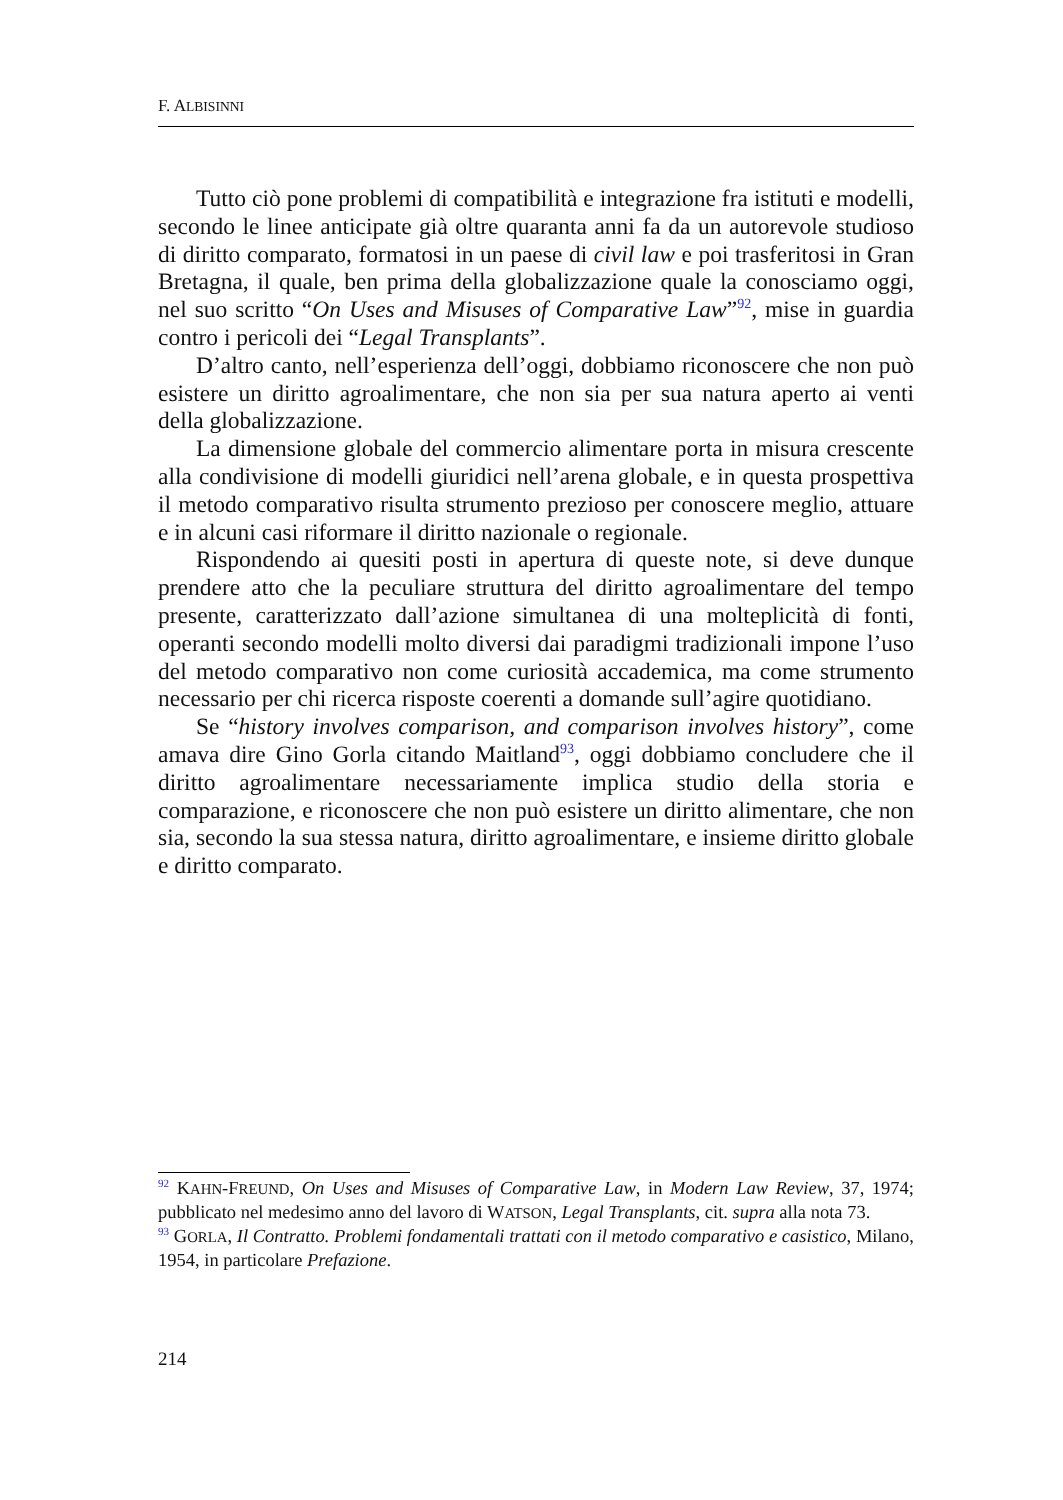F. ALBISINNI
Tutto ciò pone problemi di compatibilità e integrazione fra istituti e modelli, secondo le linee anticipate già oltre quaranta anni fa da un autorevole studioso di diritto comparato, formatosi in un paese di civil law e poi trasferitosi in Gran Bretagna, il quale, ben prima della globalizzazione quale la conosciamo oggi, nel suo scritto “On Uses and Misuses of Comparative Law”<sup>92</sup>, mise in guardia contro i pericoli dei “Legal Transplants”.
D’altro canto, nell’esperienza dell’oggi, dobbiamo riconoscere che non può esistere un diritto agroalimentare, che non sia per sua natura aperto ai venti della globalizzazione.
La dimensione globale del commercio alimentare porta in misura crescente alla condivisione di modelli giuridici nell’arena globale, e in questa prospettiva il metodo comparativo risulta strumento prezioso per conoscere meglio, attuare e in alcuni casi riformare il diritto nazionale o regionale.
Rispondendo ai quesiti posti in apertura di queste note, si deve dunque prendere atto che la peculiare struttura del diritto agroalimentare del tempo presente, caratterizzato dall’azione simultanea di una molteplicità di fonti, operanti secondo modelli molto diversi dai paradigmi tradizionali impone l’uso del metodo comparativo non come curiosità accademica, ma come strumento necessario per chi ricerca risposte coerenti a domande sull’agire quotidiano.
Se “history involves comparison, and comparison involves history”, come amava dire Gino Gorla citando Maitland<sup>93</sup>, oggi dobbiamo concludere che il diritto agroalimentare necessariamente implica studio della storia e comparazione, e riconoscere che non può esistere un diritto alimentare, che non sia, secondo la sua stessa natura, diritto agroalimentare, e insieme diritto globale e diritto comparato.
<sup>92</sup> KAHN-FREUND, On Uses and Misuses of Comparative Law, in Modern Law Review, 37, 1974; pubblicato nel medesimo anno del lavoro di WATSON, Legal Transplants, cit. supra alla nota 73.
<sup>93</sup> GORLA, Il Contratto. Problemi fondamentali trattati con il metodo comparativo e casistico, Milano, 1954, in particolare Prefazione.
214